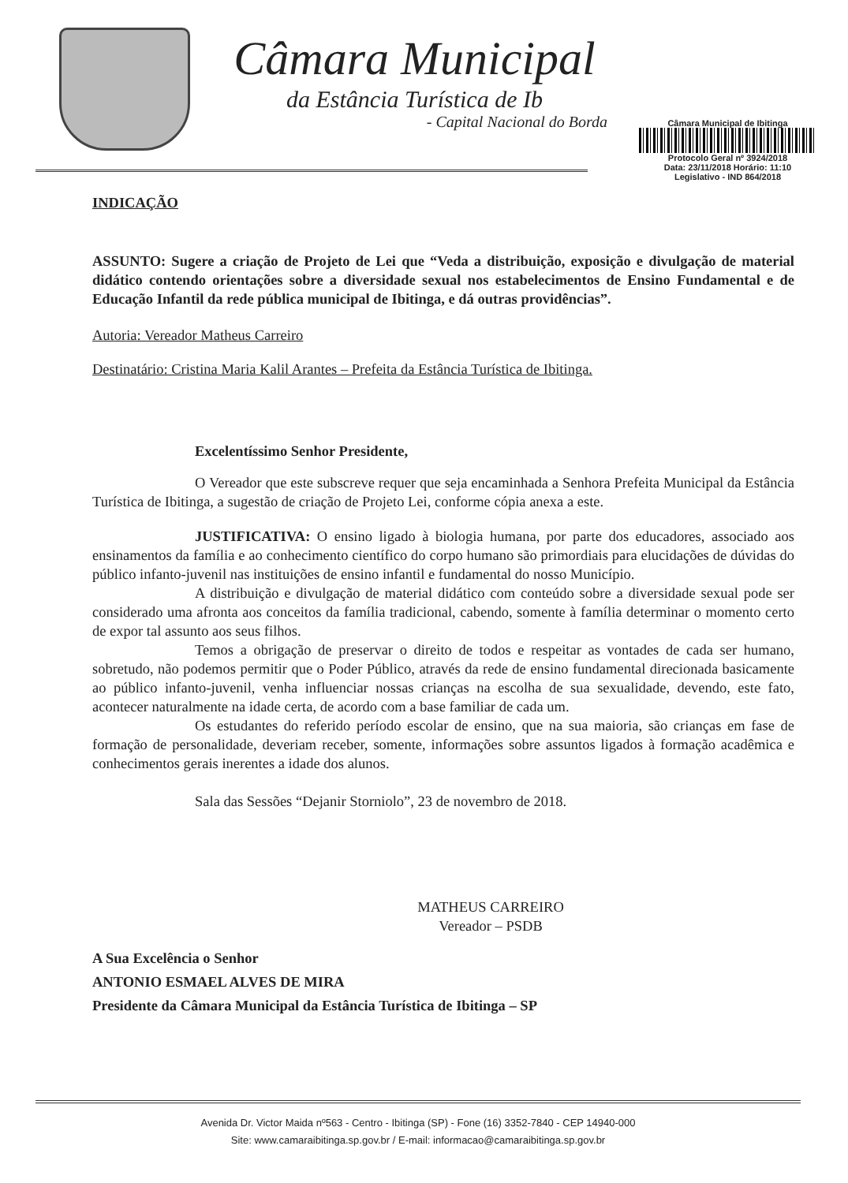Câmara Municipal
da Estância Turística de Ib
- Capital Nacional do Borda
Câmara Municipal de Ibitinga
Protocolo Geral nº 3924/2018
Data: 23/11/2018 Horário: 11:10
Legislativo - IND 864/2018
INDICAÇÃO
ASSUNTO: Sugere a criação de Projeto de Lei que “Veda a distribuição, exposição e divulgação de material didático contendo orientações sobre a diversidade sexual nos estabelecimentos de Ensino Fundamental e de Educação Infantil da rede pública municipal de Ibitinga, e dá outras providências”.
Autoria: Vereador Matheus Carreiro
Destinatário: Cristina Maria Kalil Arantes – Prefeita da Estância Turística de Ibitinga.
Excelentíssimo Senhor Presidente,
O Vereador que este subscreve requer que seja encaminhada a Senhora Prefeita Municipal da Estância Turística de Ibitinga, a sugestão de criação de Projeto Lei, conforme cópia anexa a este.
JUSTIFICATIVA: O ensino ligado à biologia humana, por parte dos educadores, associado aos ensinamentos da família e ao conhecimento científico do corpo humano são primordiais para elucidações de dúvidas do público infanto-juvenil nas instituições de ensino infantil e fundamental do nosso Município.
A distribuição e divulgação de material didático com conteúdo sobre a diversidade sexual pode ser considerado uma afronta aos conceitos da família tradicional, cabendo, somente à família determinar o momento certo de expor tal assunto aos seus filhos.
Temos a obrigação de preservar o direito de todos e respeitar as vontades de cada ser humano, sobretudo, não podemos permitir que o Poder Público, através da rede de ensino fundamental direcionada basicamente ao público infanto-juvenil, venha influenciar nossas crianças na escolha de sua sexualidade, devendo, este fato, acontecer naturalmente na idade certa, de acordo com a base familiar de cada um.
Os estudantes do referido período escolar de ensino, que na sua maioria, são crianças em fase de formação de personalidade, deveriam receber, somente, informações sobre assuntos ligados à formação acadêmica e conhecimentos gerais inerentes a idade dos alunos.
Sala das Sessões “Dejanir Storniolo”, 23 de novembro de 2018.
MATHEUS CARREIRO
Vereador – PSDB
A Sua Excelência o Senhor
ANTONIO ESMAEL ALVES DE MIRA
Presidente da Câmara Municipal da Estância Turística de Ibitinga – SP
Avenida Dr. Victor Maida nº563 - Centro - Ibitinga (SP) - Fone (16) 3352-7840 - CEP 14940-000
Site: www.camaraibitinga.sp.gov.br / E-mail: informacao@camaraibitinga.sp.gov.br